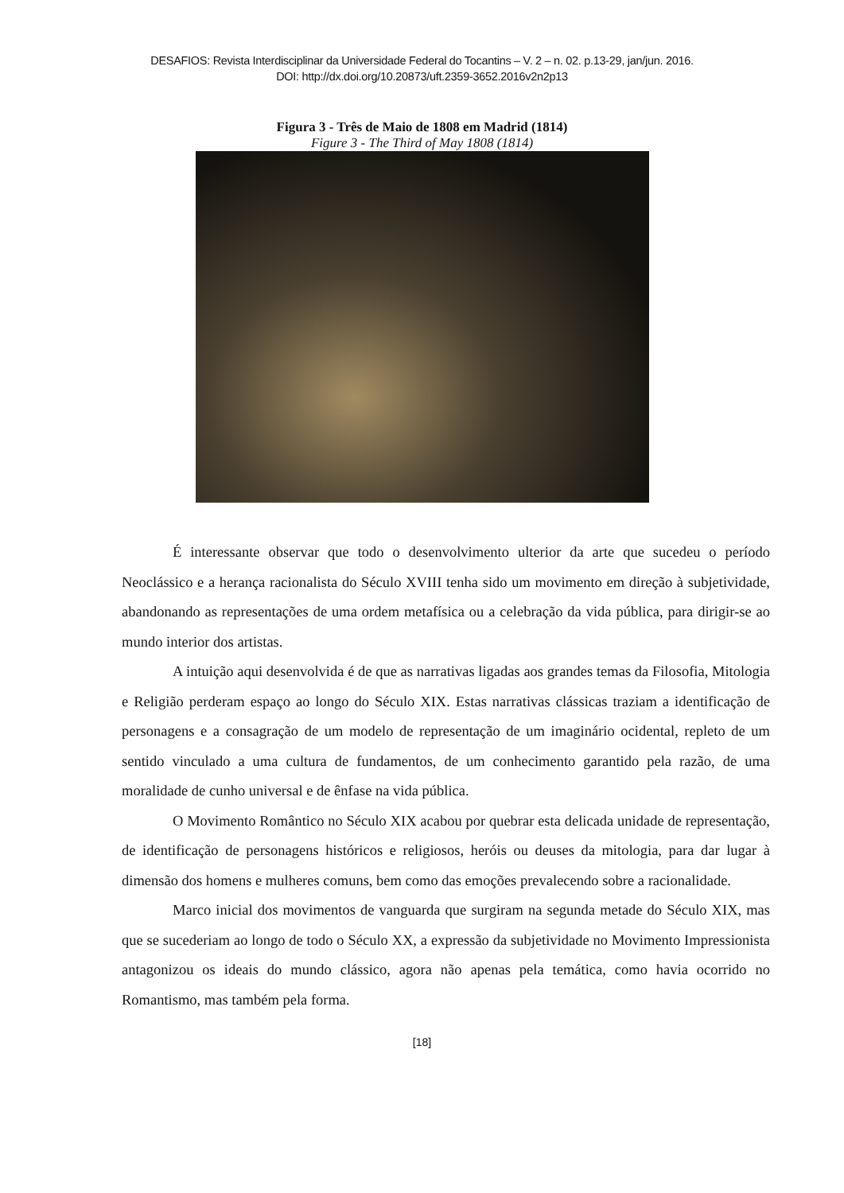DESAFIOS: Revista Interdisciplinar da Universidade Federal do Tocantins – V. 2 – n. 02. p.13-29, jan/jun. 2016.
DOI: http://dx.doi.org/10.20873/uft.2359-3652.2016v2n2p13
Figura 3 - Três de Maio de 1808 em Madrid (1814)
Figure 3 - The Third of May 1808 (1814)
É interessante observar que todo o desenvolvimento ulterior da arte que sucedeu o período Neoclássico e a herança racionalista do Século XVIII tenha sido um movimento em direção à subjetividade, abandonando as representações de uma ordem metafísica ou a celebração da vida pública, para dirigir-se ao mundo interior dos artistas.
A intuição aqui desenvolvida é de que as narrativas ligadas aos grandes temas da Filosofia, Mitologia e Religião perderam espaço ao longo do Século XIX. Estas narrativas clássicas traziam a identificação de personagens e a consagração de um modelo de representação de um imaginário ocidental, repleto de um sentido vinculado a uma cultura de fundamentos, de um conhecimento garantido pela razão, de uma moralidade de cunho universal e de ênfase na vida pública.
O Movimento Romântico no Século XIX acabou por quebrar esta delicada unidade de representação, de identificação de personagens históricos e religiosos, heróis ou deuses da mitologia, para dar lugar à dimensão dos homens e mulheres comuns, bem como das emoções prevalecendo sobre a racionalidade.
Marco inicial dos movimentos de vanguarda que surgiram na segunda metade do Século XIX, mas que se sucederiam ao longo de todo o Século XX, a expressão da subjetividade no Movimento Impressionista antagonizou os ideais do mundo clássico, agora não apenas pela temática, como havia ocorrido no Romantismo, mas também pela forma.
[18]